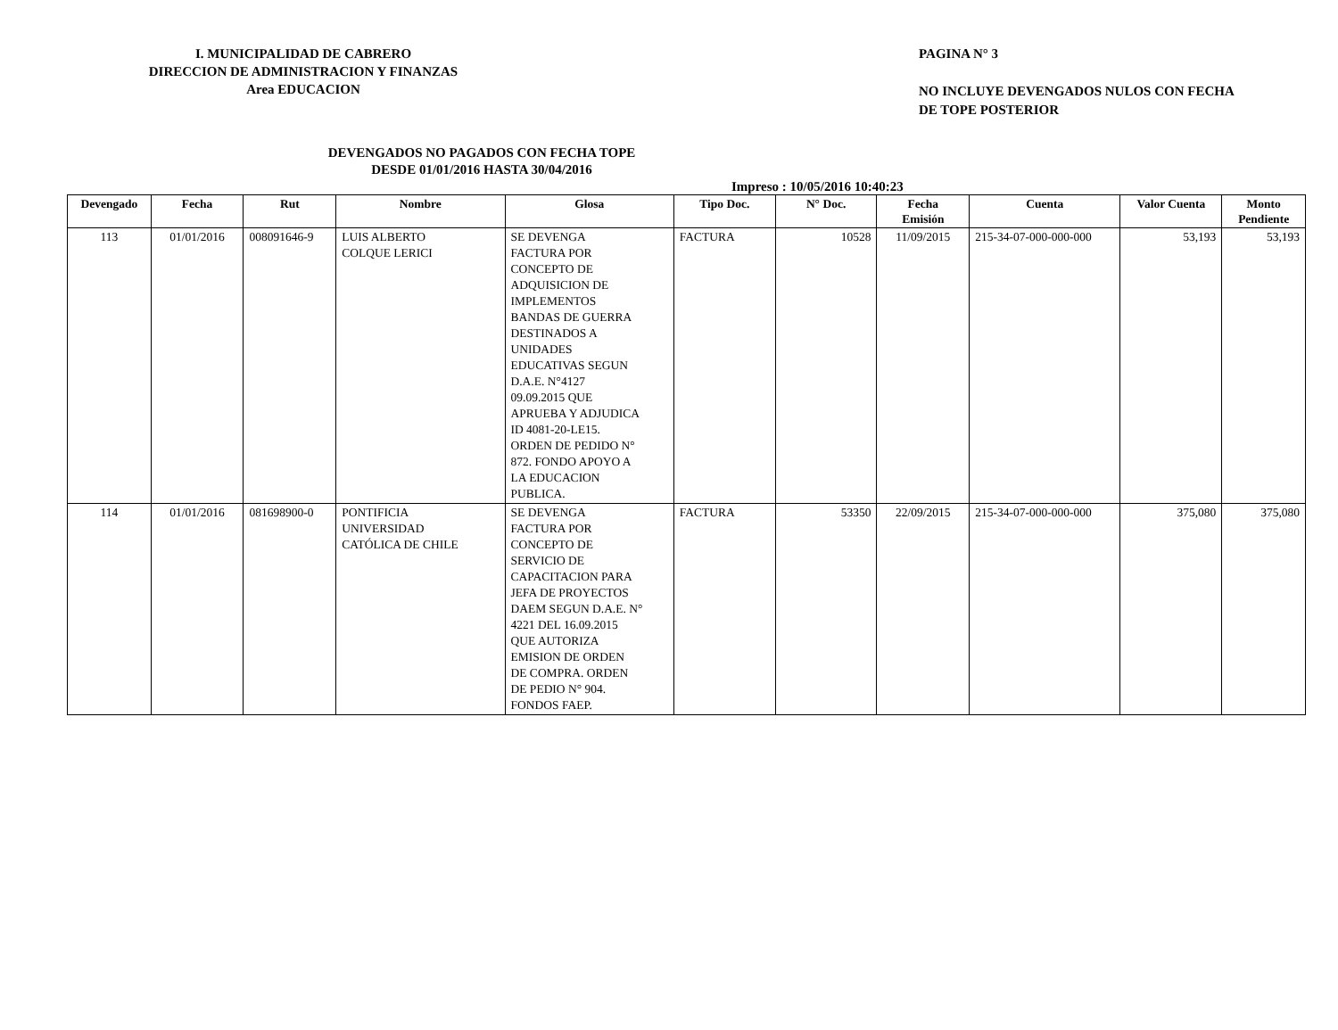I. MUNICIPALIDAD DE CABRERO
DIRECCION DE ADMINISTRACION Y FINANZAS
Area EDUCACION
PAGINA N° 3
NO INCLUYE DEVENGADOS NULOS CON FECHA
DE TOPE POSTERIOR
DEVENGADOS NO PAGADOS CON FECHA TOPE
DESDE 01/01/2016 HASTA 30/04/2016
Impreso : 10/05/2016 10:40:23
| Devengado | Fecha | Rut | Nombre | Glosa | Tipo Doc. | N° Doc. | Fecha Emisión | Cuenta | Valor Cuenta | Monto Pendiente |
| --- | --- | --- | --- | --- | --- | --- | --- | --- | --- | --- |
| 113 | 01/01/2016 | 008091646-9 | LUIS ALBERTO COLQUE LERICI | SE DEVENGA FACTURA POR CONCEPTO DE ADQUISICION DE IMPLEMENTOS BANDAS DE GUERRA DESTINADOS A UNIDADES EDUCATIVAS SEGUN D.A.E. N°4127 09.09.2015 QUE APRUEBA Y ADJUDICA ID 4081-20-LE15. ORDEN DE PEDIDO N° 872. FONDO APOYO A LA EDUCACION PUBLICA. | FACTURA | 10528 | 11/09/2015 | 215-34-07-000-000-000 | 53,193 | 53,193 |
| 114 | 01/01/2016 | 081698900-0 | PONTIFICIA UNIVERSIDAD CATÓLICA DE CHILE | SE DEVENGA FACTURA POR CONCEPTO DE SERVICIO DE CAPACITACION PARA JEFA DE PROYECTOS DAEM SEGUN D.A.E. N° 4221 DEL 16.09.2015 QUE AUTORIZA EMISION DE ORDEN DE COMPRA. ORDEN DE PEDIO N° 904. FONDOS FAEP. | FACTURA | 53350 | 22/09/2015 | 215-34-07-000-000-000 | 375,080 | 375,080 |